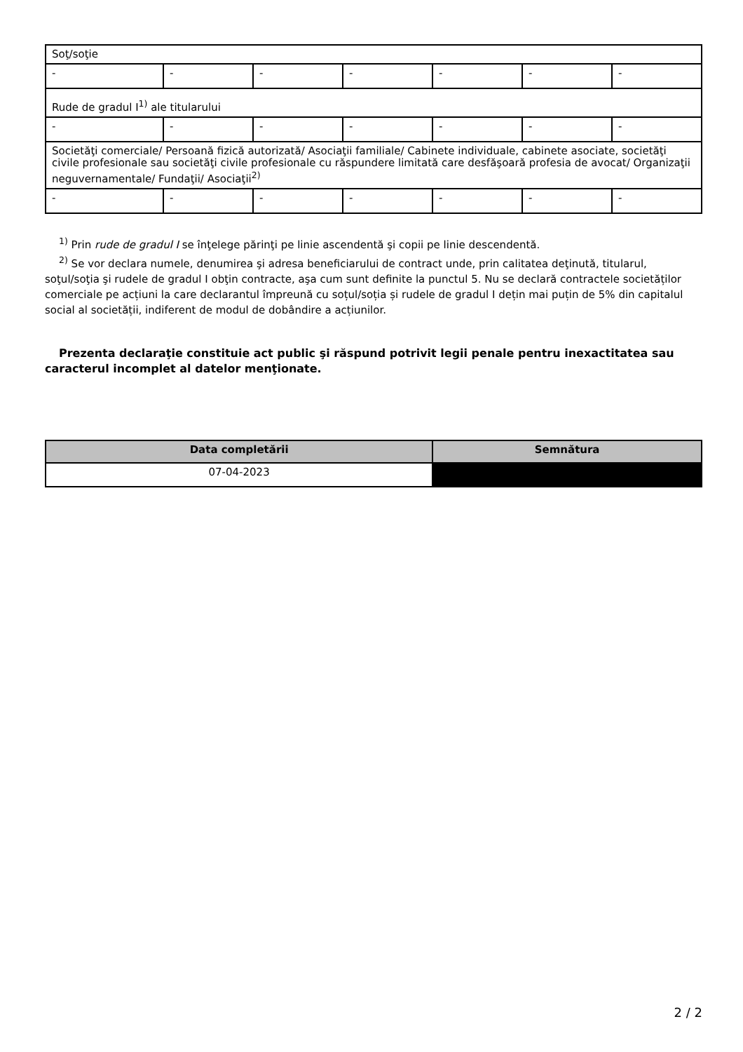| Soţ/soţie | | | | | | |
| - | - | - | - | - | - | - |
| Rude de gradul I<sup>1)</sup> ale titularului | | | | | | |
| - | - | - | - | - | - | - |
| Societăţi comerciale/ Persoană fizică autorizată/ Asociaţii familiale/ Cabinete individuale, cabinete asociate, societăţi civile profesionale sau societăţi civile profesionale cu răspundere limitată care desfăşoară profesia de avocat/ Organizaţii neguvernamentale/ Fundaţii/ Asociaţii<sup>2)</sup> | | | | | | |
| - | - | - | - | - | - | - |
<sup>1)</sup> Prin rude de gradul I se înţelege părinţi pe linie ascendentă şi copii pe linie descendentă.
<sup>2)</sup> Se vor declara numele, denumirea şi adresa beneficiarului de contract unde, prin calitatea deţinută, titularul, soţul/soţia şi rudele de gradul I obţin contracte, aşa cum sunt definite la punctul 5. Nu se declară contractele societăților comerciale pe acțiuni la care declarantul împreună cu soțul/soția și rudele de gradul I dețin mai puțin de 5% din capitalul social al societății, indiferent de modul de dobândire a acțiunilor.
Prezenta declaraţie constituie act public şi răspund potrivit legii penale pentru inexactitatea sau caracterul incomplet al datelor menţionate.
| Data completării | Semnătura |
| --- | --- |
| 07-04-2023 | |
2 / 2